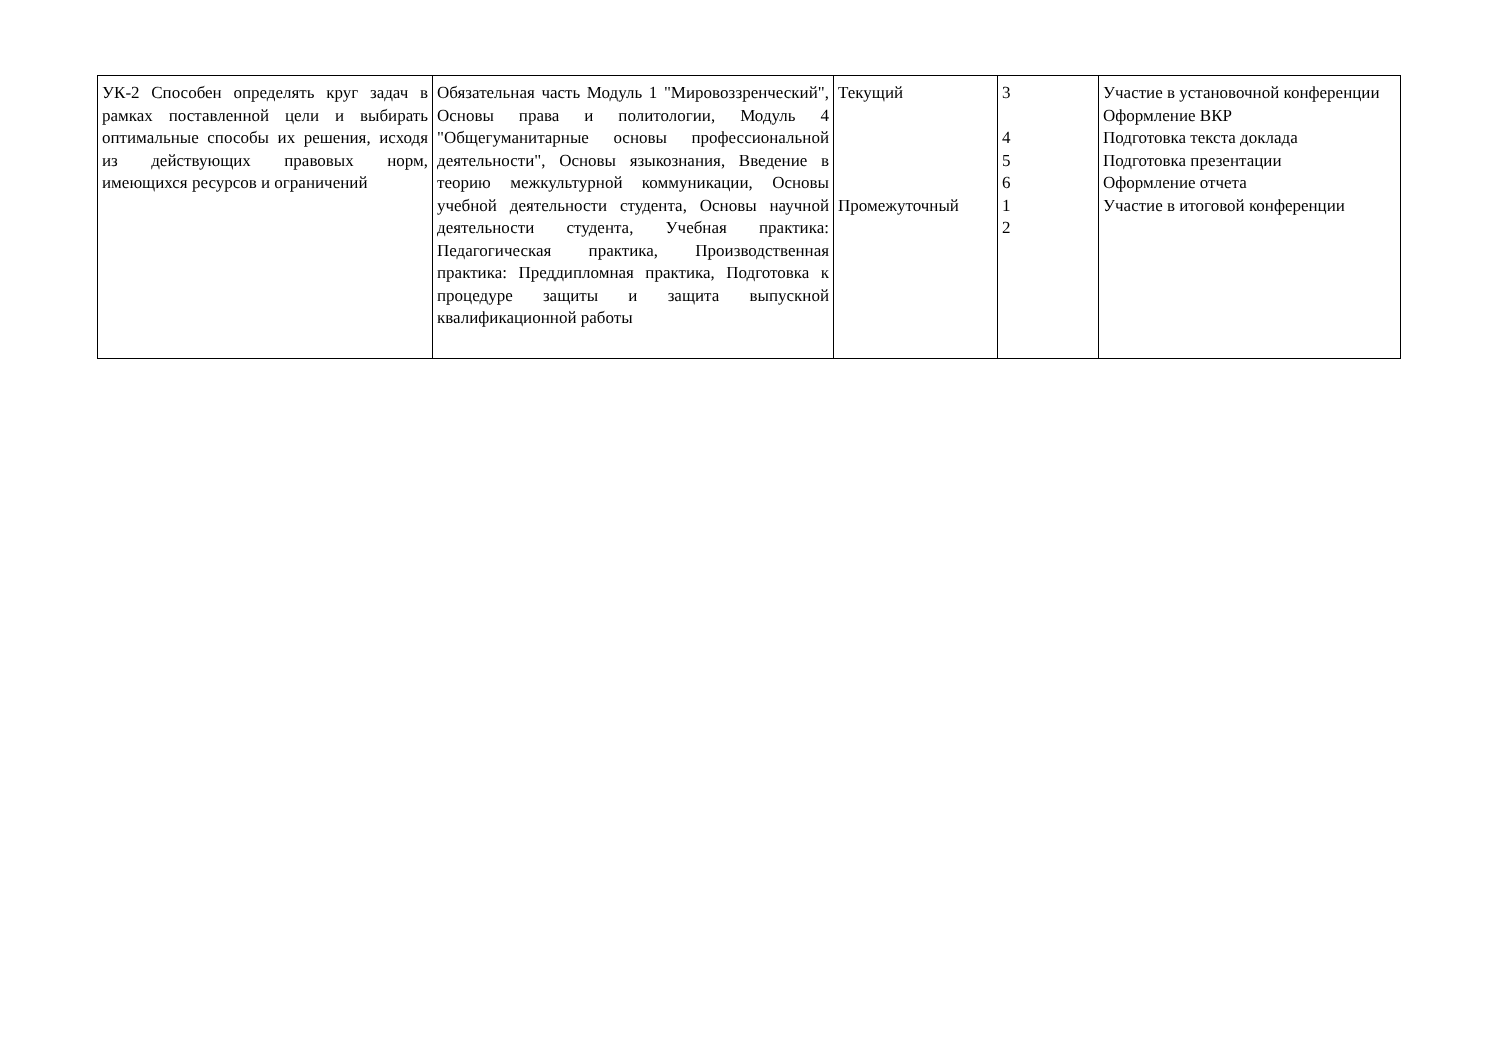| УК-2 Способен определять круг задач в рамках поставленной цели и выбирать оптимальные способы их решения, исходя из действующих правовых норм, имеющихся ресурсов и ограничений | Обязательная часть Модуль 1 "Мировоззренческий", Основы права и политологии, Модуль 4 "Общегуманитарные основы профессиональной деятельности", Основы языкознания, Введение в теорию межкультурной коммуникации, Основы учебной деятельности студента, Основы научной деятельности студента, Учебная практика: Педагогическая практика, Производственная практика: Преддипломная практика, Подготовка к процедуре защиты и защита выпускной квалификационной работы | Текущий Промежуточный | 3 4 5 6 1 2 | Участие в установочной конференции Оформление ВКР Подготовка текста доклада Подготовка презентации Оформление отчета Участие в итоговой конференции |